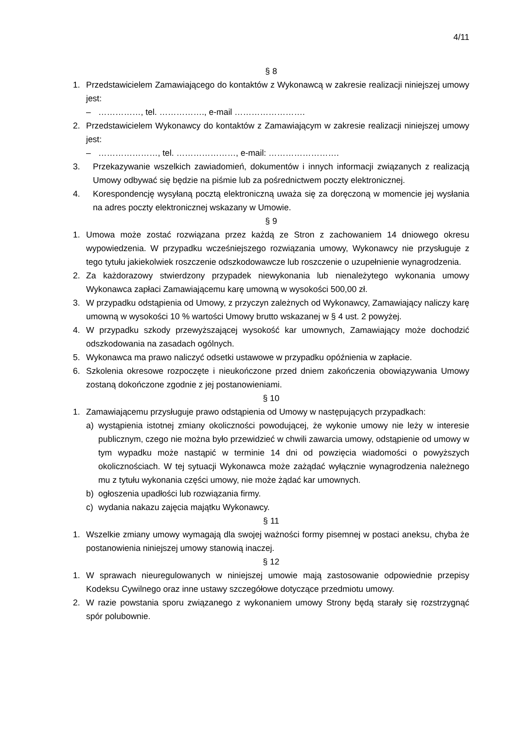4/11
§ 8
1. Przedstawicielem Zamawiającego do kontaktów z Wykonawcą w zakresie realizacji niniejszej umowy jest:
– ……………, tel. ……………., e-mail …………………….
2. Przedstawicielem Wykonawcy do kontaktów z Zamawiającym w zakresie realizacji niniejszej umowy jest:
– …………………, tel. …………………, e-mail: …………………….
3. Przekazywanie wszelkich zawiadomień, dokumentów i innych informacji związanych z realizacją Umowy odbywać się będzie na piśmie lub za pośrednictwem poczty elektronicznej.
4. Korespondencję wysyłaną pocztą elektroniczną uważa się za doręczoną w momencie jej wysłania na adres poczty elektronicznej wskazany w Umowie.
§ 9
1. Umowa może zostać rozwiązana przez każdą ze Stron z zachowaniem 14 dniowego okresu wypowiedzenia. W przypadku wcześniejszego rozwiązania umowy, Wykonawcy nie przysługuje z tego tytułu jakiekolwiek roszczenie odszkodowawcze lub roszczenie o uzupełnienie wynagrodzenia.
2. Za każdorazowy stwierdzony przypadek niewykonania lub nienależytego wykonania umowy Wykonawca zapłaci Zamawiającemu karę umowną w wysokości 500,00 zł.
3. W przypadku odstąpienia od Umowy, z przyczyn zależnych od Wykonawcy, Zamawiający naliczy karę umowną w wysokości 10 % wartości Umowy brutto wskazanej w § 4 ust. 2 powyżej.
4. W przypadku szkody przewyższającej wysokość kar umownych, Zamawiający może dochodzić odszkodowania na zasadach ogólnych.
5. Wykonawca ma prawo naliczyć odsetki ustawowe w przypadku opóźnienia w zapłacie.
6. Szkolenia okresowe rozpoczęte i nieukończone przed dniem zakończenia obowiązywania Umowy zostaną dokończone zgodnie z jej postanowieniami.
§ 10
1. Zamawiającemu przysługuje prawo odstąpienia od Umowy w następujących przypadkach:
a) wystąpienia istotnej zmiany okoliczności powodującej, że wykonie umowy nie leży w interesie publicznym, czego nie można było przewidzieć w chwili zawarcia umowy, odstąpienie od umowy w tym wypadku może nastąpić w terminie 14 dni od powzięcia wiadomości o powyższych okolicznościach. W tej sytuacji Wykonawca może zażądać wyłącznie wynagrodzenia należnego mu z tytułu wykonania części umowy, nie może żądać kar umownych.
b) ogłoszenia upadłości lub rozwiązania firmy.
c) wydania nakazu zajęcia majątku Wykonawcy.
§ 11
1. Wszelkie zmiany umowy wymagają dla swojej ważności formy pisemnej w postaci aneksu, chyba że postanowienia niniejszej umowy stanowią inaczej.
§ 12
1. W sprawach nieuregulowanych w niniejszej umowie mają zastosowanie odpowiednie przepisy Kodeksu Cywilnego oraz inne ustawy szczegółowe dotyczące przedmiotu umowy.
2. W razie powstania sporu związanego z wykonaniem umowy Strony będą starały się rozstrzygnąć spór polubownie.